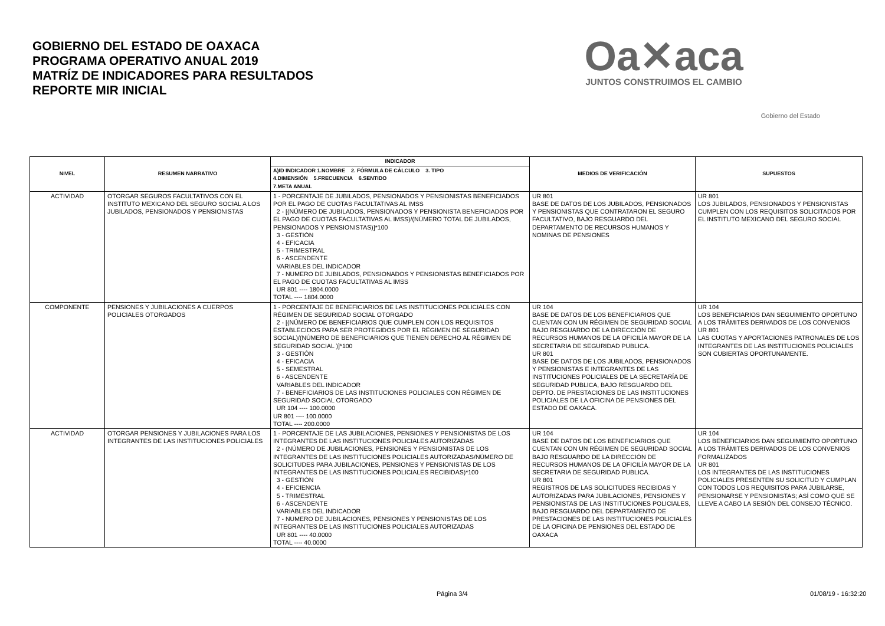GOBIERNO DEL ESTADO DE OAXACA
PROGRAMA OPERATIVO ANUAL 2019
MATRÍZ DE INDICADORES PARA RESULTADOS
REPORTE MIR INICIAL
Oa✕aca
JUNTOS CONSTRUIMOS EL CAMBIO
Gobierno del Estado
| NIVEL | RESUMEN NARRATIVO | INDICADOR | MEDIOS DE VERIFICACIÓN | SUPUESTOS |
| --- | --- | --- | --- | --- |
| | | A)ID INDICADOR 1.NOMBRE 2. FÓRMULA DE CÁLCULO 3. TIPO 4.DIMENSIÓN 5.FRECUENCIA 6.SENTIDO 7.META ANUAL | | |
| ACTIVIDAD | OTORGAR SEGUROS FACULTATIVOS CON EL INSTITUTO MEXICANO DEL SEGURO SOCIAL A LOS JUBILADOS, PENSIONADOS Y PENSIONISTAS | 1 - PORCENTAJE DE JUBILADOS, PENSIONADOS Y PENSIONISTAS BENEFICIADOS POR EL PAGO DE CUOTAS FACULTATIVAS AL IMSS 2 - [(NÚMERO DE JUBILADOS, PENSIONADOS Y PENSIONISTA BENEFICIADOS POR EL PAGO DE CUOTAS FACULTATIVAS AL IMSS)/(NÚMERO TOTAL DE JUBILADOS, PENSIONADOS Y PENSIONISTAS)]*100 3 - GESTIÓN 4 - EFICACIA 5 - TRIMESTRAL 6 - ASCENDENTE VARIABLES DEL INDICADOR 7 - NUMERO DE JUBILADOS, PENSIONADOS Y PENSIONISTAS BENEFICIADOS POR EL PAGO DE CUOTAS FACULTATIVAS AL IMSS UR 801 ---- 1804.0000 TOTAL ---- 1804.0000 | UR 801 BASE DE DATOS DE LOS JUBILADOS, PENSIONADOS Y PENSIONISTAS QUE CONTRATARON EL SEGURO FACULTATIVO, BAJO RESGUARDO DEL DEPARTAMENTO DE RECURSOS HUMANOS Y NOMINAS DE PENSIONES | UR 801 LOS JUBILADOS, PENSIONADOS Y PENSIONISTAS CUMPLEN CON LOS REQUISITOS SOLICITADOS POR EL INSTITUTO MEXICANO DEL SEGURO SOCIAL |
| COMPONENTE | PENSIONES Y JUBILACIONES A CUERPOS POLICIALES OTORGADOS | 1 - PORCENTAJE DE BENEFICIARIOS DE LAS INSTITUCIONES POLICIALES CON RÉGIMEN DE SEGURIDAD SOCIAL OTORGADO 2 - [(NÚMERO DE BENEFICIARIOS QUE CUMPLEN CON LOS REQUISITOS ESTABLECIDOS PARA SER PROTEGIDOS POR EL RÉGIMEN DE SEGURIDAD SOCIAL)/(NÚMERO DE BENEFICIARIOS QUE TIENEN DERECHO AL RÉGIMEN DE SEGURIDAD SOCIAL )]*100 3 - GESTIÓN 4 - EFICACIA 5 - SEMESTRAL 6 - ASCENDENTE VARIABLES DEL INDICADOR 7 - BENEFICIARIOS DE LAS INSTITUCIONES POLICIALES CON RÉGIMEN DE SEGURIDAD SOCIAL OTORGADO UR 104 ---- 100.0000 UR 801 ---- 100.0000 TOTAL ---- 200.0000 | UR 104 BASE DE DATOS DE LOS BENEFICIARIOS QUE CUENTAN CON UN RÉGIMEN DE SEGURIDAD SOCIAL BAJO RESGUARDO DE LA DIRECCIÓN DE RECURSOS HUMANOS DE LA OFICILÍA MAYOR DE LA SECRETARIA DE SEGURIDAD PUBLICA. UR 801 BASE DE DATOS DE LOS JUBILADOS, PENSIONADOS Y PENSIONISTAS E INTEGRANTES DE LAS INSTITUCIONES POLICIALES DE LA SECRETARÍA DE SEGURIDAD PUBLICA, BAJO RESGUARDO DEL DEPTO. DE PRESTACIONES DE LAS INSTITUCIONES POLICIALES DE LA OFICINA DE PENSIONES DEL ESTADO DE OAXACA. | UR 104 LOS BENEFICIARIOS DAN SEGUIMIENTO OPORTUNO A LOS TRÁMITES DERIVADOS DE LOS CONVENIOS UR 801 LAS CUOTAS Y APORTACIONES PATRONALES DE LOS INTEGRANTES DE LAS INSTITUCIONES POLICIALES SON CUBIERTAS OPORTUNAMENTE. |
| ACTIVIDAD | OTORGAR PENSIONES Y JUBILACIONES PARA LOS INTEGRANTES DE LAS INSTITUCIONES POLICIALES | 1 - PORCENTAJE DE LAS JUBILACIONES, PENSIONES Y PENSIONISTAS DE LOS INTEGRANTES DE LAS INSTITUCIONES POLICIALES AUTORIZADAS 2 - (NÚMERO DE JUBILACIONES, PENSIONES Y PENSIONISTAS DE LOS INTEGRANTES DE LAS INSTITUCIONES POLICIALES AUTORIZADAS/NÚMERO DE SOLICITUDES PARA JUBILACIONES, PENSIONES Y PENSIONISTAS DE LOS INTEGRANTES DE LAS INSTITUCIONES POLICIALES RECIBIDAS)*100 3 - GESTIÓN 4 - EFICIENCIA 5 - TRIMESTRAL 6 - ASCENDENTE VARIABLES DEL INDICADOR 7 - NUMERO DE JUBILACIONES, PENSIONES Y PENSIONISTAS DE LOS INTEGRANTES DE LAS INSTITUCIONES POLICIALES AUTORIZADAS UR 801 ---- 40.0000 TOTAL ---- 40.0000 | UR 104 BASE DE DATOS DE LOS BENEFICIARIOS QUE CUENTAN CON UN RÉGIMEN DE SEGURIDAD SOCIAL BAJO RESGUARDO DE LA DIRECCIÓN DE RECURSOS HUMANOS DE LA OFICILÍA MAYOR DE LA SECRETARIA DE SEGURIDAD PUBLICA. UR 801 REGISTROS DE LAS SOLICITUDES RECIBIDAS Y AUTORIZADAS PARA JUBILACIONES, PENSIONES Y PENSIONISTAS DE LAS INSTITUCIONES POLICIALES, BAJO RESGUARDO DEL DEPARTAMENTO DE PRESTACIONES DE LAS INSTITUCIONES POLICIALES DE LA OFICINA DE PENSIONES DEL ESTADO DE OAXACA | UR 104 LOS BENEFICIARIOS DAN SEGUIMIENTO OPORTUNO A LOS TRÁMITES DERIVADOS DE LOS CONVENIOS FORMALIZADOS UR 801 LOS INTEGRANTES DE LAS INSTITUCIONES POLICIALES PRESENTEN SU SOLICITUD Y CUMPLAN CON TODOS LOS REQUISITOS PARA JUBILARSE, PENSIONARSE Y PENSIONISTAS; ASÍ COMO QUE SE LLEVE A CABO LA SESIÓN DEL CONSEJO TÉCNICO. |
Página 3/4 01/08/19 - 16:32:20